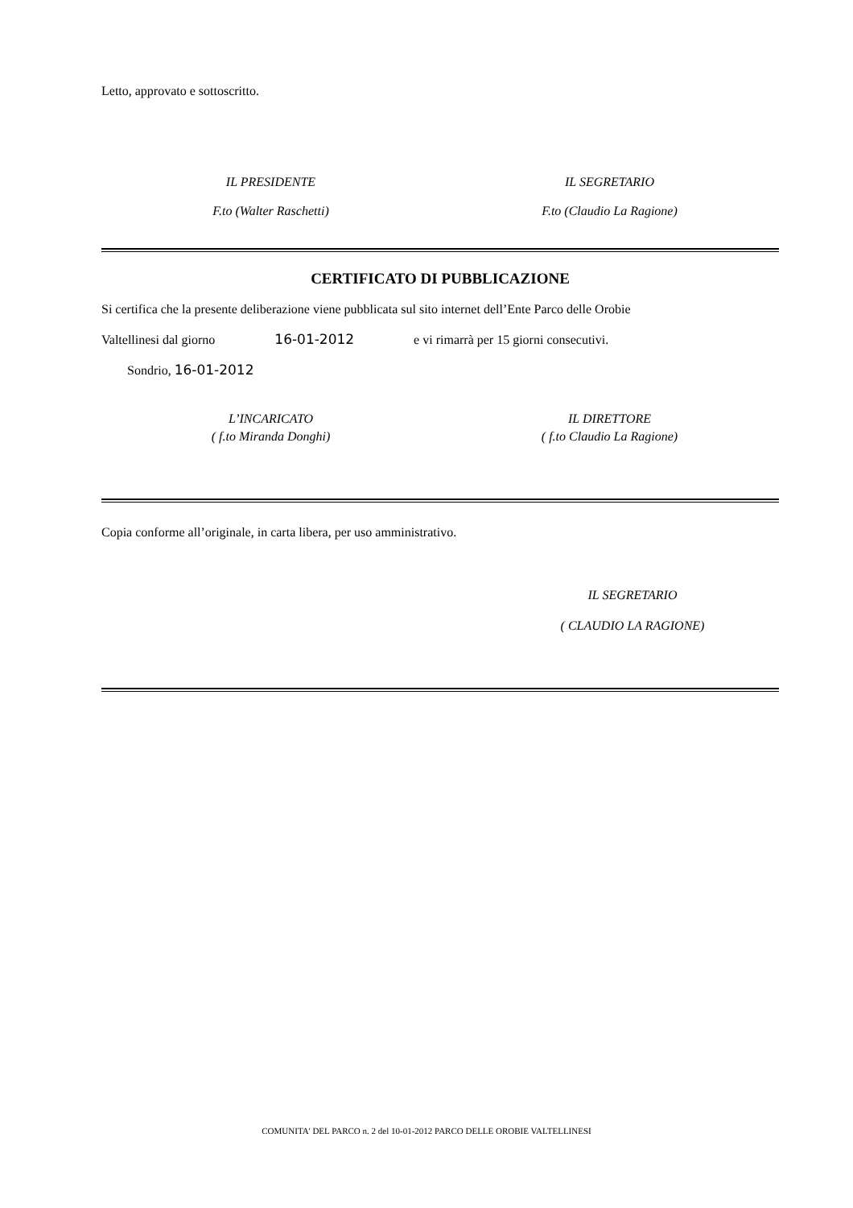Letto, approvato e sottoscritto.
IL PRESIDENTE
F.to (Walter Raschetti)
IL SEGRETARIO
F.to (Claudio La Ragione)
CERTIFICATO DI PUBBLICAZIONE
Si certifica che la presente deliberazione viene pubblicata sul sito internet dell’Ente Parco delle Orobie
Valtellinesi dal giorno 16-01-2012 e vi rimarrà per 15 giorni consecutivi.
Sondrio, 16-01-2012
L’INCARICATO
( f.to Miranda Donghi)
IL DIRETTORE
( f.to Claudio La Ragione)
Copia conforme all’originale, in carta libera, per uso amministrativo.
IL SEGRETARIO
( CLAUDIO LA RAGIONE)
COMUNITA' DEL PARCO n. 2 del 10-01-2012 PARCO DELLE OROBIE VALTELLINESI